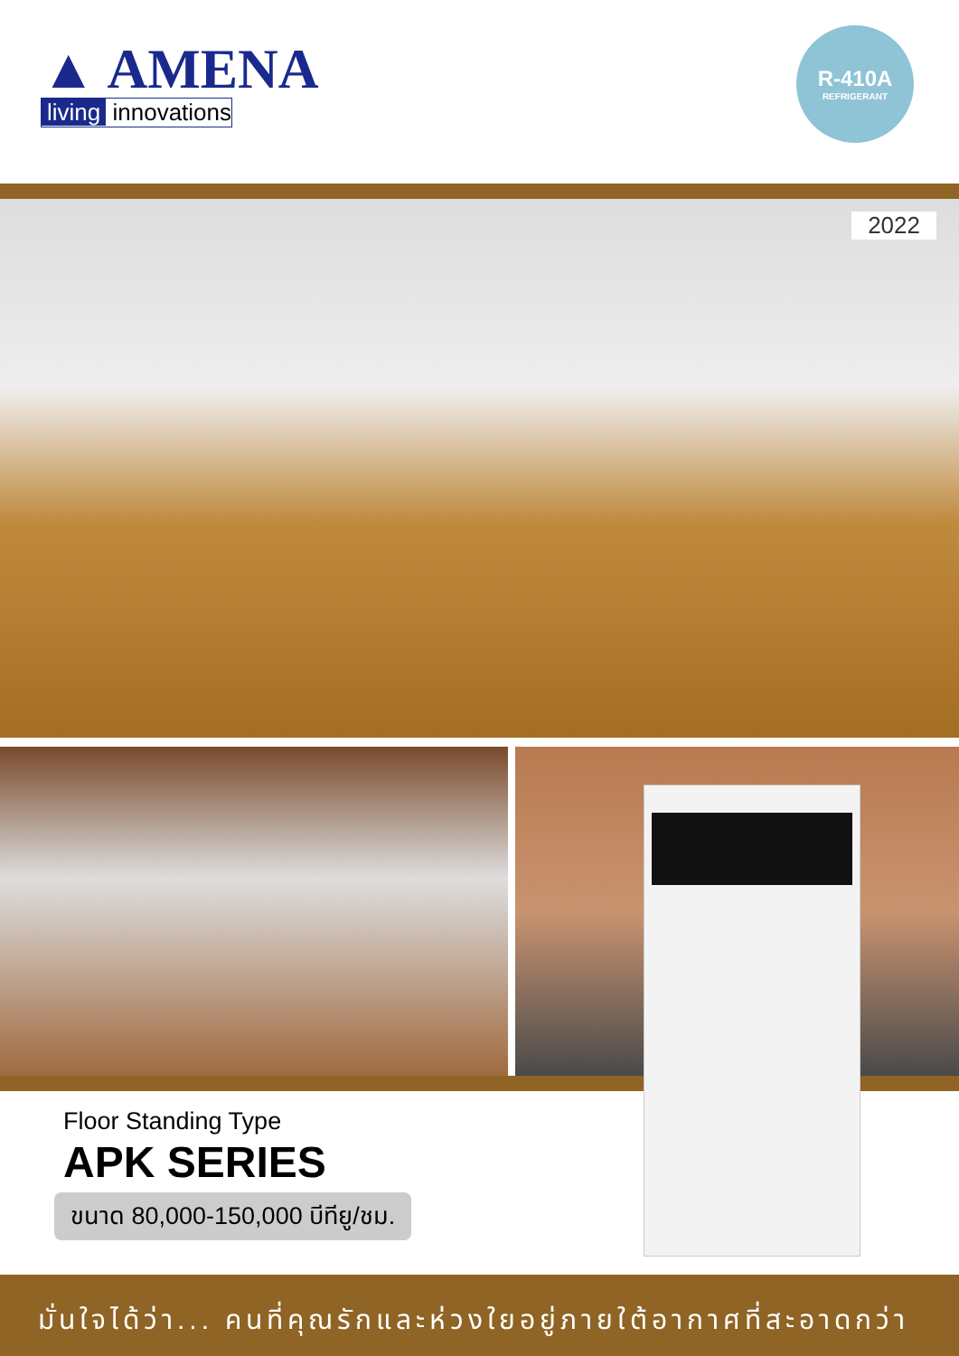▲ AMENA
living innovations
R-410A
REFRIGERANT
2022
Floor Standing Type
APK SERIES
ขนาด 80,000-150,000 บีทียู/ชม.
มั่นใจได้ว่า... คนที่คุณรักและห่วงใยอยู่ภายใต้อากาศที่สะอาดกว่า